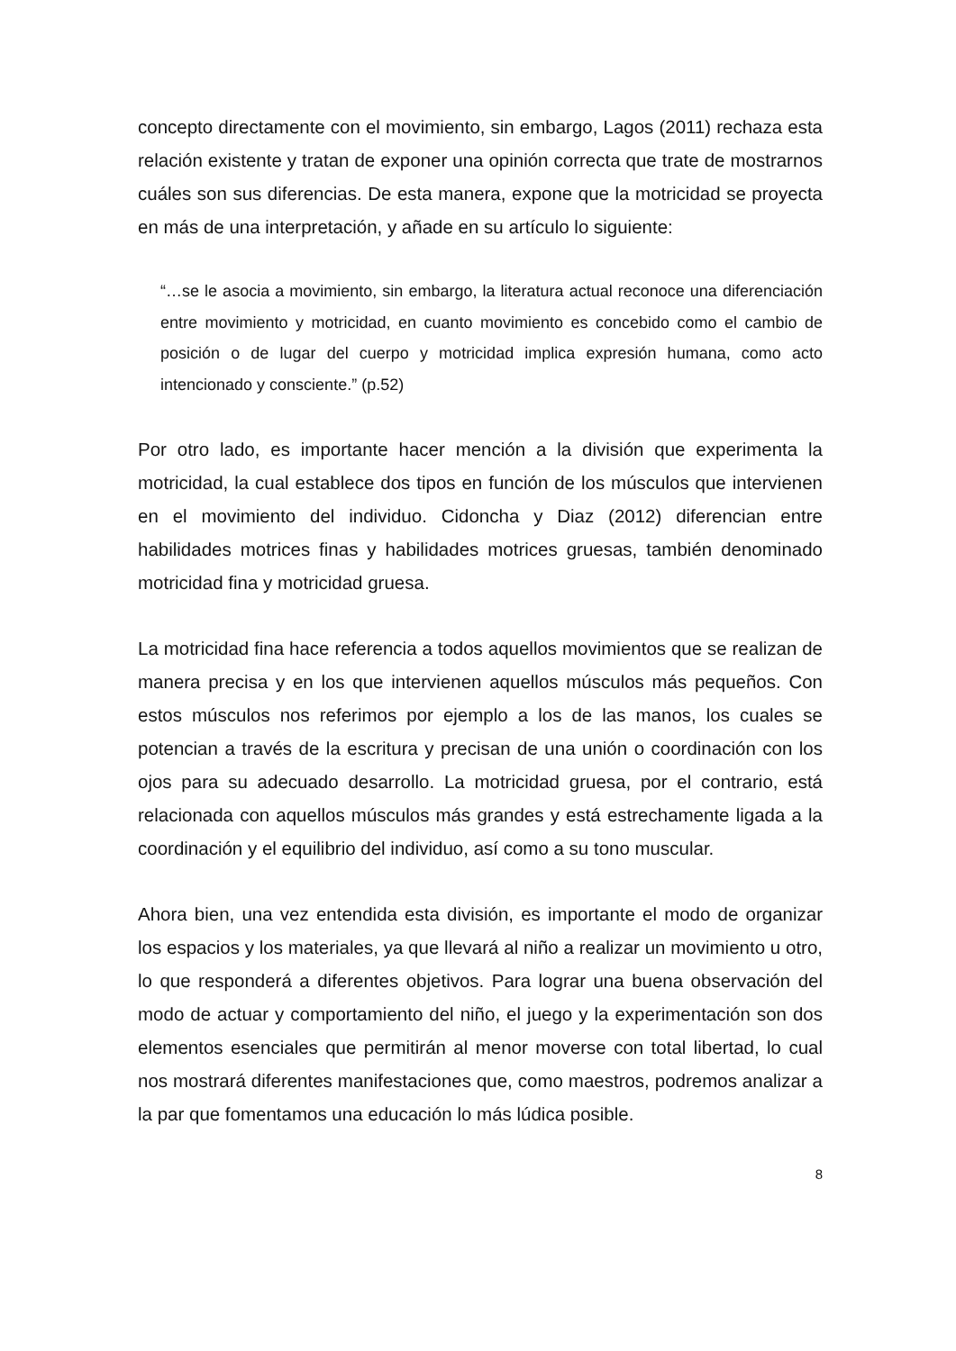concepto directamente con el movimiento, sin embargo, Lagos (2011) rechaza esta relación existente y tratan de exponer una opinión correcta que trate de mostrarnos cuáles son sus diferencias. De esta manera, expone que la motricidad se proyecta en más de una interpretación, y añade en su artículo lo siguiente:
“…se le asocia a movimiento, sin embargo, la literatura actual reconoce una diferenciación entre movimiento y motricidad, en cuanto movimiento es concebido como el cambio de posición o de lugar del cuerpo y motricidad implica expresión humana, como acto intencionado y consciente.” (p.52)
Por otro lado, es importante hacer mención a la división que experimenta la motricidad, la cual establece dos tipos en función de los músculos que intervienen en el movimiento del individuo. Cidoncha y Diaz (2012) diferencian entre habilidades motrices finas y habilidades motrices gruesas, también denominado motricidad fina y motricidad gruesa.
La motricidad fina hace referencia a todos aquellos movimientos que se realizan de manera precisa y en los que intervienen aquellos músculos más pequeños. Con estos músculos nos referimos por ejemplo a los de las manos, los cuales se potencian a través de la escritura y precisan de una unión o coordinación con los ojos para su adecuado desarrollo. La motricidad gruesa, por el contrario, está relacionada con aquellos músculos más grandes y está estrechamente ligada a la coordinación y el equilibrio del individuo, así como a su tono muscular.
Ahora bien, una vez entendida esta división, es importante el modo de organizar los espacios y los materiales, ya que llevará al niño a realizar un movimiento u otro, lo que responderá a diferentes objetivos. Para lograr una buena observación del modo de actuar y comportamiento del niño, el juego y la experimentación son dos elementos esenciales que permitirán al menor moverse con total libertad, lo cual nos mostrará diferentes manifestaciones que, como maestros, podremos analizar a la par que fomentamos una educación lo más lúdica posible.
8